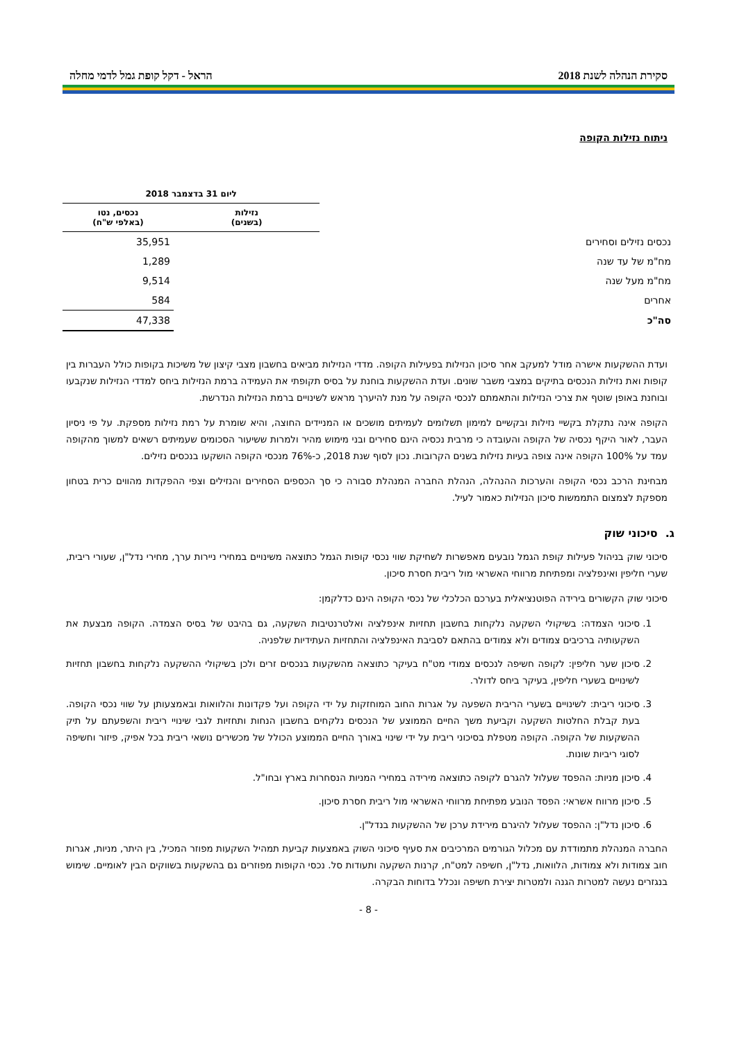סקירת הנהלה לשנת 2018 הראל - דקל קופת גמל לדמי מחלה
ניתוח נזילות הקופה
| | ליום 31 בדצמבר 2018 | |
| --- | --- | --- |
| | נזילות (בשנים) | נכסים, נטו (באלפי ש"ח) |
| נכסים נזילים וסחירים | | 35,951 |
| מח"מ של עד שנה | | 1,289 |
| מח"מ מעל שנה | | 9,514 |
| אחרים | | 584 |
| סה"כ | | 47,338 |
ועדת ההשקעות אישרה מודל למעקב אחר סיכון הנזילות בפעילות הקופה. מדדי הנזילות מביאים בחשבון מצבי קיצון של משיכות בקופות כולל העברות בין קופות ואת נזילות הנכסים בתיקים במצבי משבר שונים. ועדת ההשקעות בוחנת על בסיס תקופתי את העמידה ברמת הנזילות ביחס למדדי הנזילות שנקבעו ובוחנת באופן שוטף את צרכי הנזילות והתאמתם לנכסי הקופה על מנת להיערך מראש לשינויים ברמת הנזילות הנדרשת.
הקופה אינה נתקלת בקשיי נזילות ובקשיים למימון תשלומים לעמיתים מושכים או המניידים החוצה, והיא שומרת על רמת נזילות מספקת. על פי ניסיון העבר, לאור היקף נכסיה של הקופה והעובדה כי מרבית נכסיה הינם סחירים ובני מימוש מהיר ולמרות ששיעור הסכומים שעמיתים רשאים למשוך מהקופה עמד על 100% הקופה אינה צופה בעיות נזילות בשנים הקרובות. נכון לסוף שנת 2018, כ-76% מנכסי הקופה הושקעו בנכסים נזילים.
מבחינת הרכב נכסי הקופה והערכות ההנהלה, הנהלת החברה המנהלת סבורה כי סך הכספים הסחירים והנזילים וצפי ההפקדות מהווים כרית בטחון מספקת לצמצום התממשות סיכון הנזילות כאמור לעיל.
ג. סיכוני שוק
סיכוני שוק בניהול פעילות קופת הגמל נובעים מאפשרות לשחיקת שווי נכסי קופות הגמל כתוצאה משינויים במחירי ניירות ערך, מחירי נדל"ן, שעורי ריבית, שערי חליפין ואינפלציה ומפתיחת מרווחי האשראי מול ריבית חסרת סיכון.
סיכוני שוק הקשורים בירידה הפוטנציאלית בערכם הכלכלי של נכסי הקופה הינם כדלקמן:
1. סיכוני הצמדה: בשיקולי השקעה נלקחות בחשבון תחזיות אינפלציה ואלטרנטיבות השקעה, גם בהיבט של בסיס הצמדה. הקופה מבצעת את השקעותיה ברכיבים צמודים ולא צמודים בהתאם לסביבת האינפלציה והתחזיות העתידיות שלפניה.
2. סיכון שער חליפין: לקופה חשיפה לנכסים צמודי מט"ח בעיקר כתוצאה מהשקעות בנכסים זרים ולכן בשיקולי ההשקעה נלקחות בחשבון תחזיות לשינויים בשערי חליפין, בעיקר ביחס לדולר.
3. סיכוני ריבית: לשינויים בשערי הריבית השפעה על אגרות החוב המוחזקות על ידי הקופה ועל פקדונות והלוואות ובאמצעותן על שווי נכסי הקופה. בעת קבלת החלטות השקעה וקביעת משך החיים הממוצע של הנכסים נלקחים בחשבון הנחות ותחזיות לגבי שינויי ריבית והשפעתם על תיק ההשקעות של הקופה. הקופה מטפלת בסיכוני ריבית על ידי שינוי באורך החיים הממוצע הכולל של מכשירים נושאי ריבית בכל אפיק, פיזור וחשיפה לסוגי ריביות שונות.
4. סיכון מניות: ההפסד שעלול להגרם לקופה כתוצאה מירידה במחירי המניות הנסחרות בארץ ובחו"ל.
5. סיכון מרווח אשראי: הפסד הנובע מפתיחת מרווחי האשראי מול ריבית חסרת סיכון.
6. סיכון נדל"ן: ההפסד שעלול להיגרם מירידת ערכן של ההשקעות בנדל"ן.
החברה המנהלת מתמודדת עם מכלול הגורמים המרכיבים את סעיף סיכוני השוק באמצעות קביעת תמהיל השקעות מפוזר המכיל, בין היתר, מניות, אגרות חוב צמודות ולא צמודות, הלוואות, נדל"ן, חשיפה למט"ח, קרנות השקעה ותעודות סל. נכסי הקופות מפוזרים גם בהשקעות בשווקים הבין לאומיים. שימוש בנגזרים נעשה למטרות הגנה ולמטרות יצירת חשיפה ונכלל בדוחות הבקרה.
- 8 -